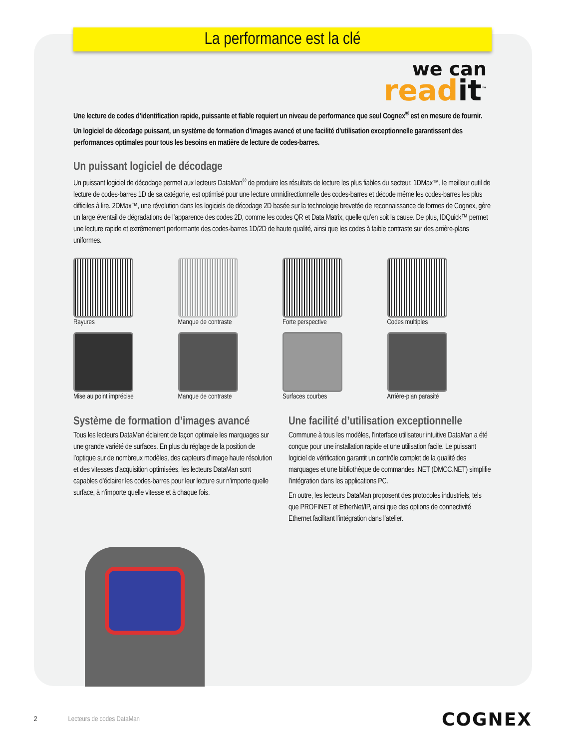La performance est la clé
we can
readit<sup>™</sup>
Une lecture de codes d’identification rapide, puissante et fiable requiert un niveau de performance que seul Cognex<sup>®</sup> est en mesure de fournir.
Un logiciel de décodage puissant, un système de formation d’images avancé et une facilité d’utilisation exceptionnelle garantissent des performances optimales pour tous les besoins en matière de lecture de codes-barres.
Un puissant logiciel de décodage
Un puissant logiciel de décodage permet aux lecteurs DataMan<sup>®</sup> de produire les résultats de lecture les plus fiables du secteur. 1DMax™, le meilleur outil de lecture de codes-barres 1D de sa catégorie, est optimisé pour une lecture omnidirectionnelle des codes-barres et décode même les codes-barres les plus difficiles à lire. 2DMax™, une révolution dans les logiciels de décodage 2D basée sur la technologie brevetée de reconnaissance de formes de Cognex, gère un large éventail de dégradations de l’apparence des codes 2D, comme les codes QR et Data Matrix, quelle qu’en soit la cause. De plus, IDQuick™ permet une lecture rapide et extrêmement performante des codes-barres 1D/2D de haute qualité, ainsi que les codes à faible contraste sur des arrière-plans uniformes.
Rayures
Manque de contraste
Forte perspective
Codes multiples
Mise au point imprécise
Manque de contraste
Surfaces courbes
Arrière-plan parasité
Système de formation d’images avancé
Tous les lecteurs DataMan éclairent de façon optimale les marquages sur une grande variété de surfaces. En plus du réglage de la position de l’optique sur de nombreux modèles, des capteurs d’image haute résolution et des vitesses d’acquisition optimisées, les lecteurs DataMan sont capables d’éclairer les codes-barres pour leur lecture sur n’importe quelle surface, à n’importe quelle vitesse et à chaque fois.
Une facilité d’utilisation exceptionnelle
Commune à tous les modèles, l’interface utilisateur intuitive DataMan a été conçue pour une installation rapide et une utilisation facile. Le puissant logiciel de vérification garantit un contrôle complet de la qualité des marquages et une bibliothèque de commandes .NET (DMCC.NET) simplifie l’intégration dans les applications PC.
En outre, les lecteurs DataMan proposent des protocoles industriels, tels que PROFINET et EtherNet/IP, ainsi que des options de connectivité Ethernet facilitant l’intégration dans l’atelier.
2 Lecteurs de codes DataMan COGNEX